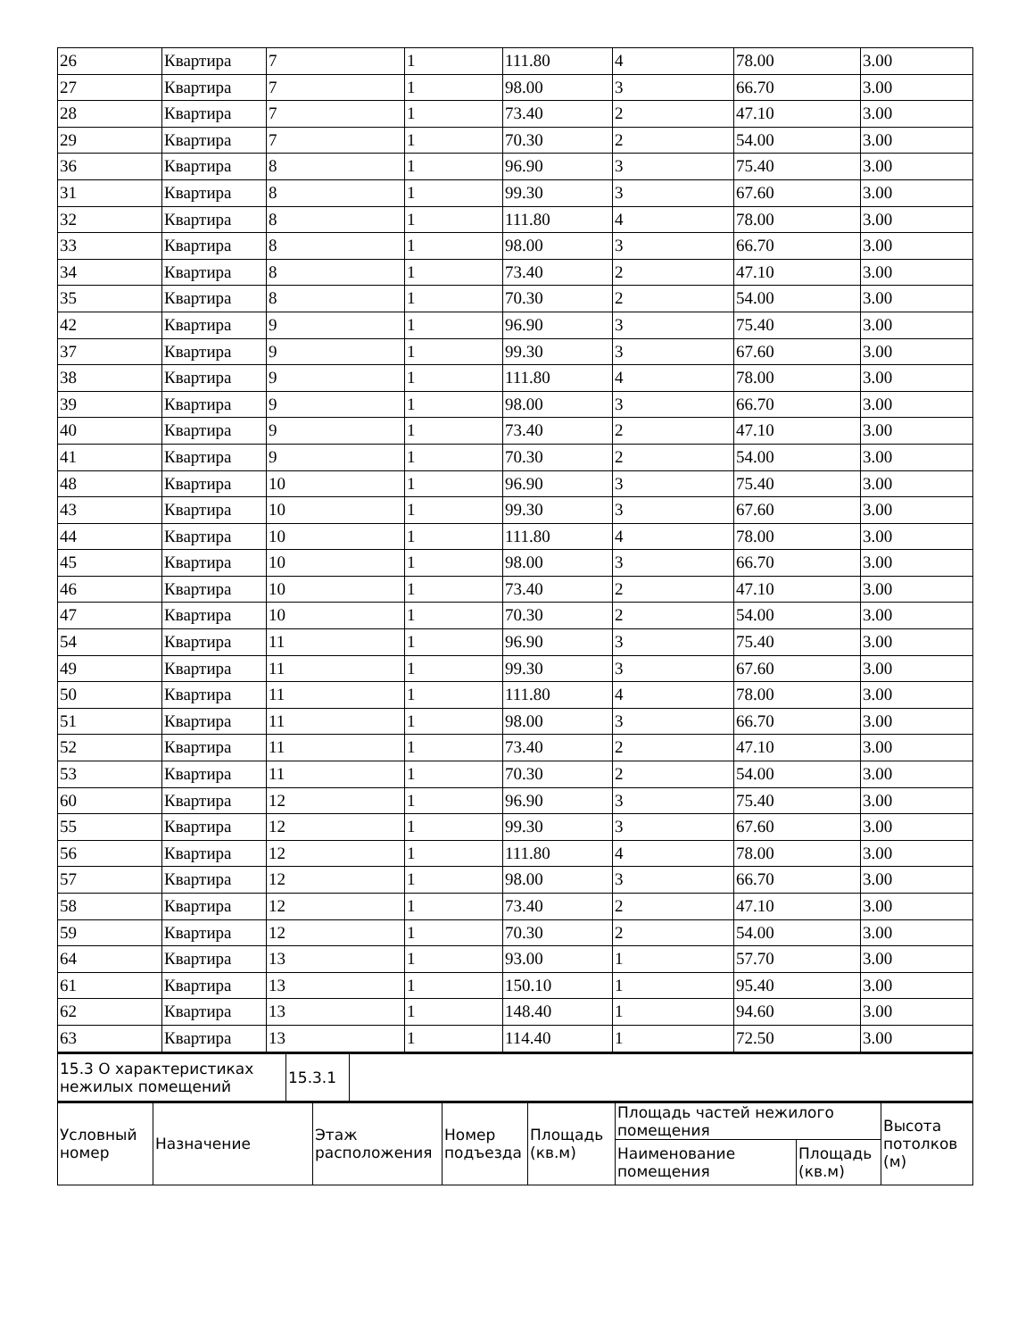| 26 | Квартира | 7 | 1 | 111.80 | 4 | 78.00 | 3.00 |
| 27 | Квартира | 7 | 1 | 98.00 | 3 | 66.70 | 3.00 |
| 28 | Квартира | 7 | 1 | 73.40 | 2 | 47.10 | 3.00 |
| 29 | Квартира | 7 | 1 | 70.30 | 2 | 54.00 | 3.00 |
| 36 | Квартира | 8 | 1 | 96.90 | 3 | 75.40 | 3.00 |
| 31 | Квартира | 8 | 1 | 99.30 | 3 | 67.60 | 3.00 |
| 32 | Квартира | 8 | 1 | 111.80 | 4 | 78.00 | 3.00 |
| 33 | Квартира | 8 | 1 | 98.00 | 3 | 66.70 | 3.00 |
| 34 | Квартира | 8 | 1 | 73.40 | 2 | 47.10 | 3.00 |
| 35 | Квартира | 8 | 1 | 70.30 | 2 | 54.00 | 3.00 |
| 42 | Квартира | 9 | 1 | 96.90 | 3 | 75.40 | 3.00 |
| 37 | Квартира | 9 | 1 | 99.30 | 3 | 67.60 | 3.00 |
| 38 | Квартира | 9 | 1 | 111.80 | 4 | 78.00 | 3.00 |
| 39 | Квартира | 9 | 1 | 98.00 | 3 | 66.70 | 3.00 |
| 40 | Квартира | 9 | 1 | 73.40 | 2 | 47.10 | 3.00 |
| 41 | Квартира | 9 | 1 | 70.30 | 2 | 54.00 | 3.00 |
| 48 | Квартира | 10 | 1 | 96.90 | 3 | 75.40 | 3.00 |
| 43 | Квартира | 10 | 1 | 99.30 | 3 | 67.60 | 3.00 |
| 44 | Квартира | 10 | 1 | 111.80 | 4 | 78.00 | 3.00 |
| 45 | Квартира | 10 | 1 | 98.00 | 3 | 66.70 | 3.00 |
| 46 | Квартира | 10 | 1 | 73.40 | 2 | 47.10 | 3.00 |
| 47 | Квартира | 10 | 1 | 70.30 | 2 | 54.00 | 3.00 |
| 54 | Квартира | 11 | 1 | 96.90 | 3 | 75.40 | 3.00 |
| 49 | Квартира | 11 | 1 | 99.30 | 3 | 67.60 | 3.00 |
| 50 | Квартира | 11 | 1 | 111.80 | 4 | 78.00 | 3.00 |
| 51 | Квартира | 11 | 1 | 98.00 | 3 | 66.70 | 3.00 |
| 52 | Квартира | 11 | 1 | 73.40 | 2 | 47.10 | 3.00 |
| 53 | Квартира | 11 | 1 | 70.30 | 2 | 54.00 | 3.00 |
| 60 | Квартира | 12 | 1 | 96.90 | 3 | 75.40 | 3.00 |
| 55 | Квартира | 12 | 1 | 99.30 | 3 | 67.60 | 3.00 |
| 56 | Квартира | 12 | 1 | 111.80 | 4 | 78.00 | 3.00 |
| 57 | Квартира | 12 | 1 | 98.00 | 3 | 66.70 | 3.00 |
| 58 | Квартира | 12 | 1 | 73.40 | 2 | 47.10 | 3.00 |
| 59 | Квартира | 12 | 1 | 70.30 | 2 | 54.00 | 3.00 |
| 64 | Квартира | 13 | 1 | 93.00 | 1 | 57.70 | 3.00 |
| 61 | Квартира | 13 | 1 | 150.10 | 1 | 95.40 | 3.00 |
| 62 | Квартира | 13 | 1 | 148.40 | 1 | 94.60 | 3.00 |
| 63 | Квартира | 13 | 1 | 114.40 | 1 | 72.50 | 3.00 |
| 15.3 О характеристиках нежилых помещений | 15.3.1 | |
| Условный номер | Назначение | Этаж расположения | Номер подъезда | Площадь (кв.м) | Площадь частей нежилого помещения | | Высота потолков (м) |
| | | | | | Наименование помещения | Площадь (кв.м) | |